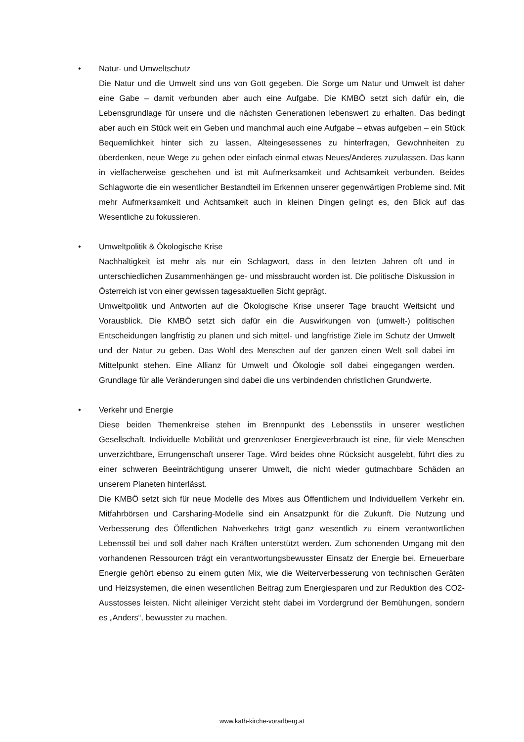• Natur- und Umweltschutz
Die Natur und die Umwelt sind uns von Gott gegeben. Die Sorge um Natur und Umwelt ist daher eine Gabe – damit verbunden aber auch eine Aufgabe. Die KMBÖ setzt sich dafür ein, die Lebensgrundlage für unsere und die nächsten Generationen lebenswert zu erhalten. Das bedingt aber auch ein Stück weit ein Geben und manchmal auch eine Aufgabe – etwas aufgeben – ein Stück Bequemlichkeit hinter sich zu lassen, Alteingesessenes zu hinterfragen, Gewohnheiten zu überdenken, neue Wege zu gehen oder einfach einmal etwas Neues/Anderes zuzulassen. Das kann in vielfacherweise geschehen und ist mit Aufmerksamkeit und Achtsamkeit verbunden. Beides Schlagworte die ein wesentlicher Bestandteil im Erkennen unserer gegenwärtigen Probleme sind. Mit mehr Aufmerksamkeit und Achtsamkeit auch in kleinen Dingen gelingt es, den Blick auf das Wesentliche zu fokussieren.
• Umweltpolitik & Ökologische Krise
Nachhaltigkeit ist mehr als nur ein Schlagwort, dass in den letzten Jahren oft und in unterschiedlichen Zusammenhängen ge- und missbraucht worden ist. Die politische Diskussion in Österreich ist von einer gewissen tagesaktuellen Sicht geprägt.
Umweltpolitik und Antworten auf die Ökologische Krise unserer Tage braucht Weitsicht und Vorausblick. Die KMBÖ setzt sich dafür ein die Auswirkungen von (umwelt-) politischen Entscheidungen langfristig zu planen und sich mittel- und langfristige Ziele im Schutz der Umwelt und der Natur zu geben. Das Wohl des Menschen auf der ganzen einen Welt soll dabei im Mittelpunkt stehen. Eine Allianz für Umwelt und Ökologie soll dabei eingegangen werden. Grundlage für alle Veränderungen sind dabei die uns verbindenden christlichen Grundwerte.
• Verkehr und Energie
Diese beiden Themenkreise stehen im Brennpunkt des Lebensstils in unserer westlichen Gesellschaft. Individuelle Mobilität und grenzenloser Energieverbrauch ist eine, für viele Menschen unverzichtbare, Errungenschaft unserer Tage. Wird beides ohne Rücksicht ausgelebt, führt dies zu einer schweren Beeinträchtigung unserer Umwelt, die nicht wieder gutmachbare Schäden an unserem Planeten hinterlässt.
Die KMBÖ setzt sich für neue Modelle des Mixes aus Öffentlichem und Individuellem Verkehr ein. Mitfahrbörsen und Carsharing-Modelle sind ein Ansatzpunkt für die Zukunft. Die Nutzung und Verbesserung des Öffentlichen Nahverkehrs trägt ganz wesentlich zu einem verantwortlichen Lebensstil bei und soll daher nach Kräften unterstützt werden. Zum schonenden Umgang mit den vorhandenen Ressourcen trägt ein verantwortungsbewusster Einsatz der Energie bei. Erneuerbare Energie gehört ebenso zu einem guten Mix, wie die Weiterverbesserung von technischen Geräten und Heizsystemen, die einen wesentlichen Beitrag zum Energiesparen und zur Reduktion des CO2-Ausstosses leisten. Nicht alleiniger Verzicht steht dabei im Vordergrund der Bemühungen, sondern es „Anders“, bewusster zu machen.
www.kath-kirche-vorarlberg.at